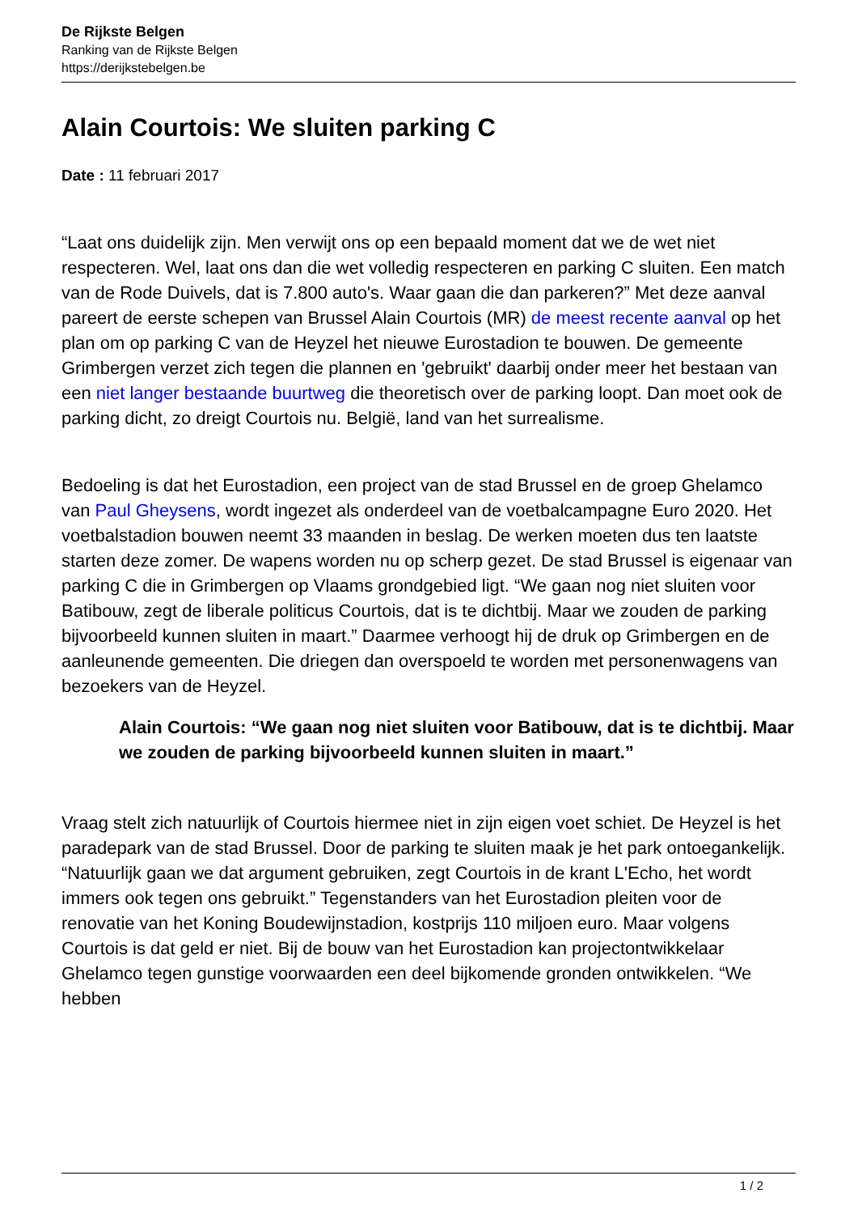De Rijkste Belgen
Ranking van de Rijkste Belgen
https://derijkstebelgen.be
Alain Courtois: We sluiten parking C
Date : 11 februari 2017
“Laat ons duidelijk zijn. Men verwijt ons op een bepaald moment dat we de wet niet respecteren. Wel, laat ons dan die wet volledig respecteren en parking C sluiten. Een match van de Rode Duivels, dat is 7.800 auto's. Waar gaan die dan parkeren?” Met deze aanval pareert de eerste schepen van Brussel Alain Courtois (MR) de meest recente aanval op het plan om op parking C van de Heyzel het nieuwe Eurostadion te bouwen. De gemeente Grimbergen verzet zich tegen die plannen en 'gebruikt' daarbij onder meer het bestaan van een niet langer bestaande buurtweg die theoretisch over de parking loopt. Dan moet ook de parking dicht, zo dreigt Courtois nu. België, land van het surrealisme.
Bedoeling is dat het Eurostadion, een project van de stad Brussel en de groep Ghelamco van Paul Gheysens, wordt ingezet als onderdeel van de voetbalcampagne Euro 2020. Het voetbalstadion bouwen neemt 33 maanden in beslag. De werken moeten dus ten laatste starten deze zomer. De wapens worden nu op scherp gezet. De stad Brussel is eigenaar van parking C die in Grimbergen op Vlaams grondgebied ligt. “We gaan nog niet sluiten voor Batibouw, zegt de liberale politicus Courtois, dat is te dichtbij. Maar we zouden de parking bijvoorbeeld kunnen sluiten in maart.” Daarmee verhoogt hij de druk op Grimbergen en de aanleunende gemeenten. Die driegen dan overspoeld te worden met personenwagens van bezoekers van de Heyzel.
Alain Courtois: “We gaan nog niet sluiten voor Batibouw, dat is te dichtbij. Maar we zouden de parking bijvoorbeeld kunnen sluiten in maart.”
Vraag stelt zich natuurlijk of Courtois hiermee niet in zijn eigen voet schiet. De Heyzel is het paradepark van de stad Brussel. Door de parking te sluiten maak je het park ontoegankelijk. “Natuurlijk gaan we dat argument gebruiken, zegt Courtois in de krant L'Echo, het wordt immers ook tegen ons gebruikt.” Tegenstanders van het Eurostadion pleiten voor de renovatie van het Koning Boudewijnstadion, kostprijs 110 miljoen euro. Maar volgens Courtois is dat geld er niet. Bij de bouw van het Eurostadion kan projectontwikkelaar Ghelamco tegen gunstige voorwaarden een deel bijkomende gronden ontwikkelen. “We hebben
1 / 2